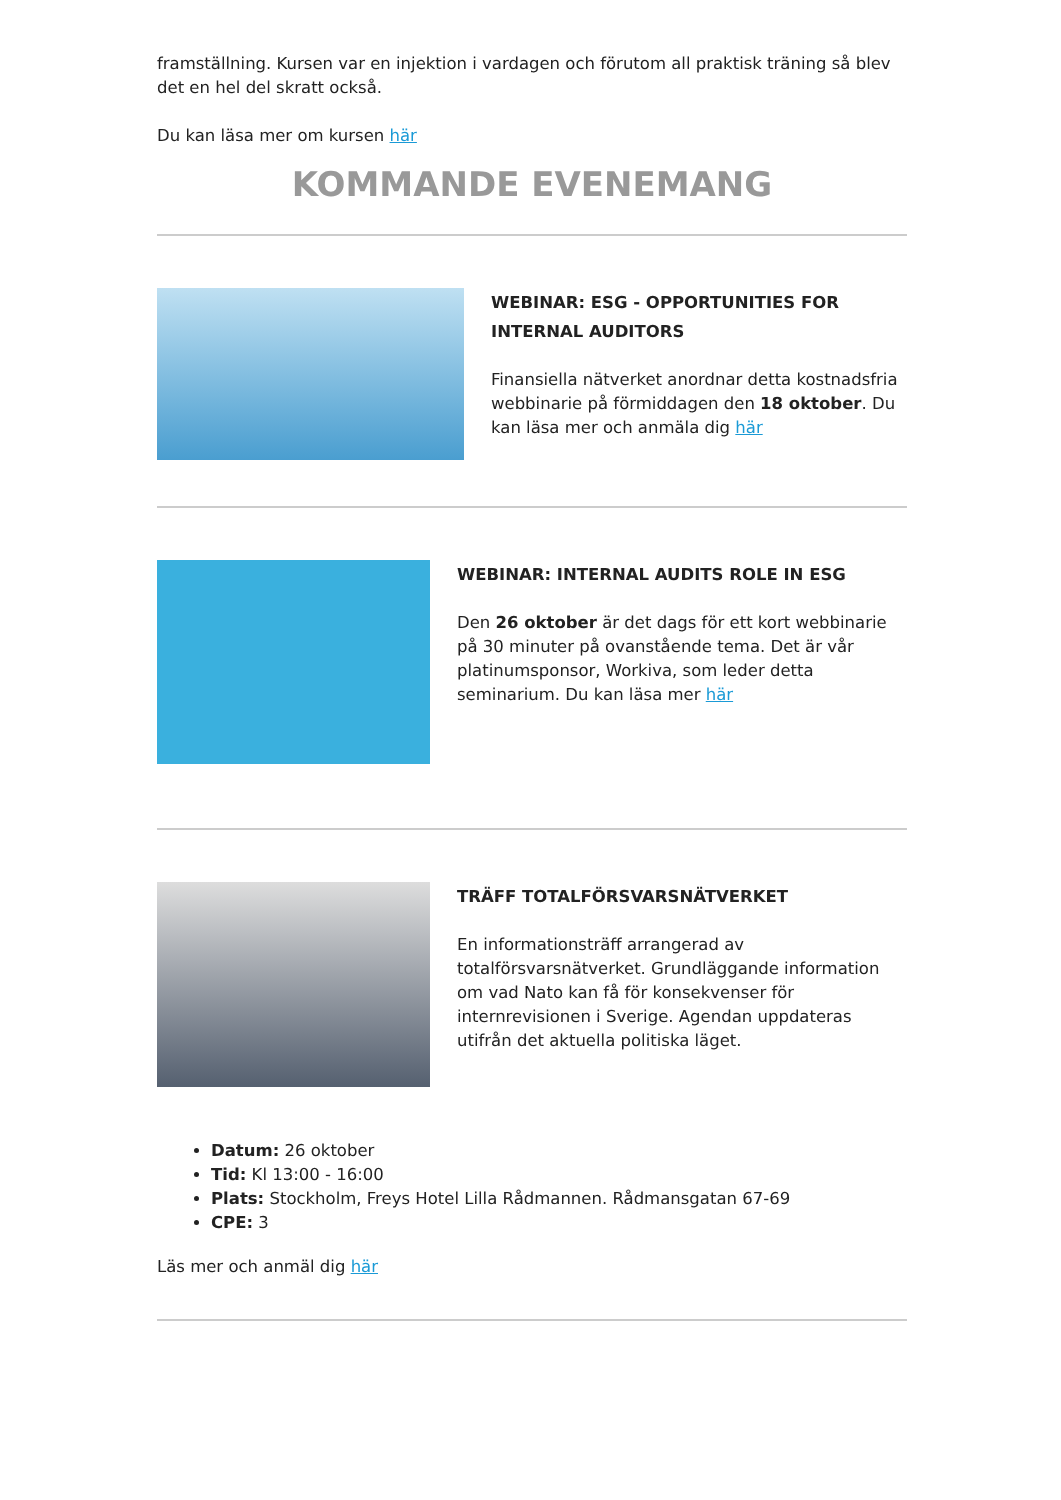framställning. Kursen var en injektion i vardagen och förutom all praktisk träning så blev det en hel del skratt också.
Du kan läsa mer om kursen här
KOMMANDE EVENEMANG
WEBINAR: ESG - OPPORTUNITIES FOR INTERNAL AUDITORS
Finansiella nätverket anordnar detta kostnadsfria webbinarie på förmiddagen den 18 oktober. Du kan läsa mer och anmäla dig här
WEBINAR: INTERNAL AUDITS ROLE IN ESG
Den 26 oktober är det dags för ett kort webbinarie på 30 minuter på ovanstående tema. Det är vår platinumsponsor, Workiva, som leder detta seminarium. Du kan läsa mer här
TRÄFF TOTALFÖRSVARSNÄTVERKET
En informationsträff arrangerad av totalförsvarsnätverket. Grundläggande information om vad Nato kan få för konsekvenser för internrevisionen i Sverige. Agendan uppdateras utifrån det aktuella politiska läget.
Datum: 26 oktober
Tid: Kl 13:00 - 16:00
Plats: Stockholm, Freys Hotel Lilla Rådmannen. Rådmansgatan 67-69
CPE: 3
Läs mer och anmäl dig här